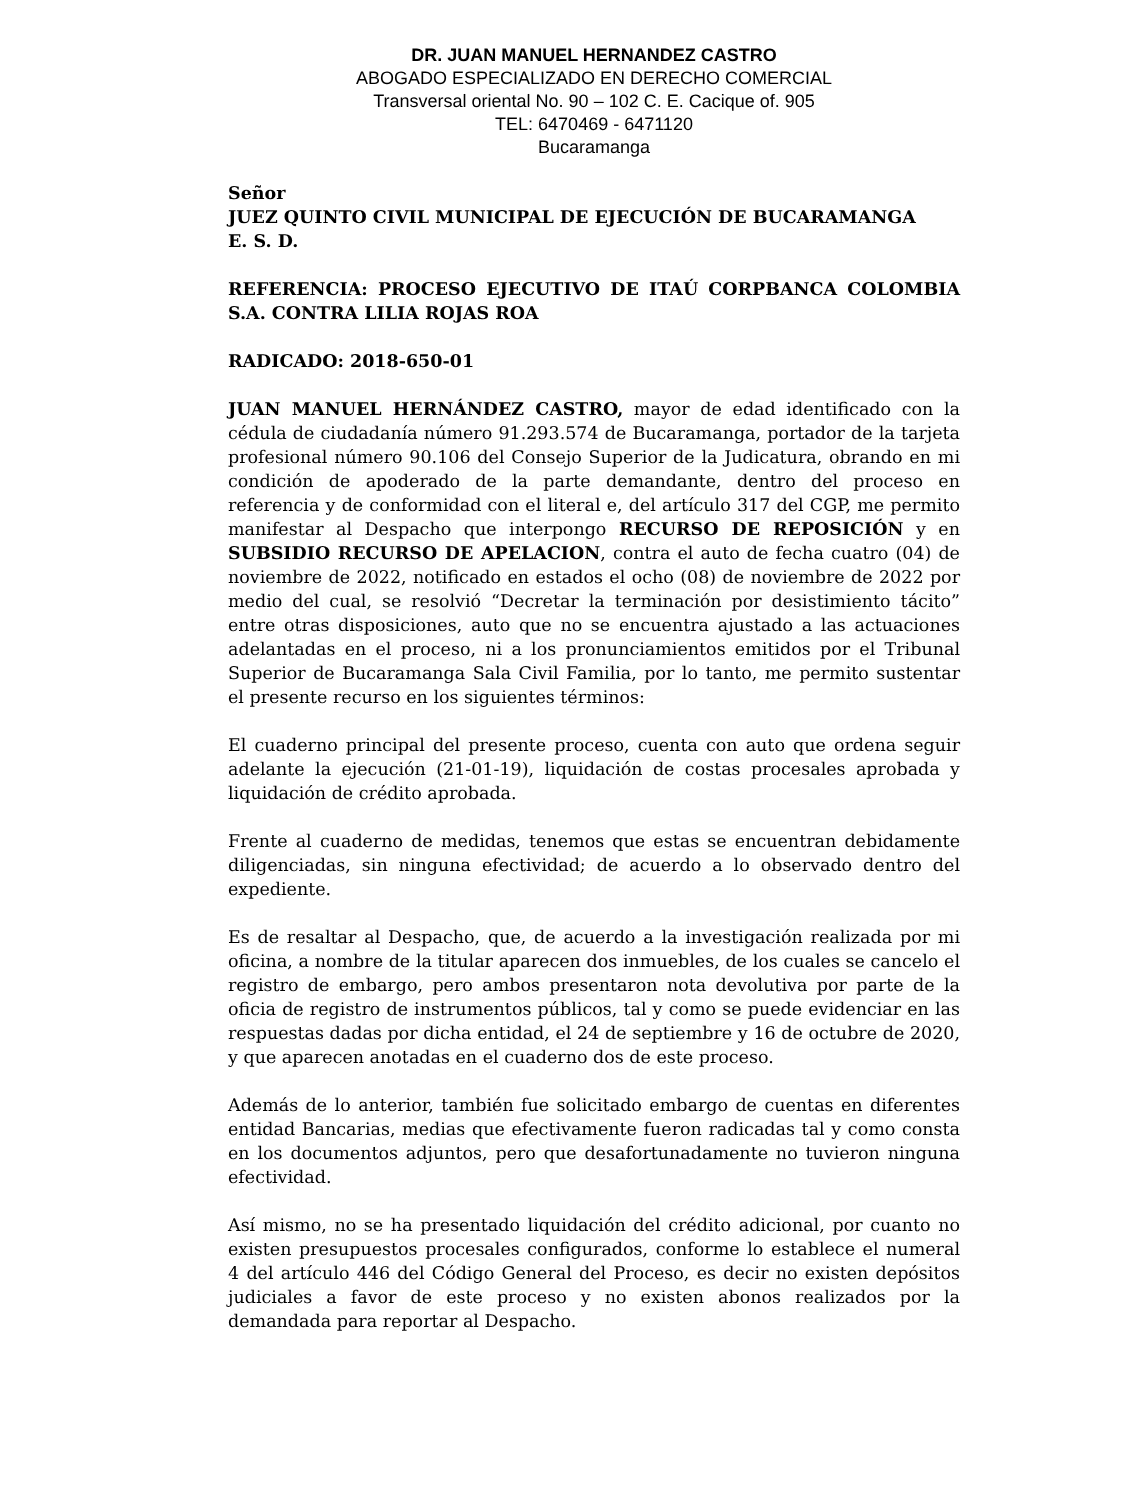DR. JUAN MANUEL HERNANDEZ CASTRO
ABOGADO ESPECIALIZADO EN DERECHO COMERCIAL
Transversal oriental No. 90 – 102 C. E. Cacique of. 905
TEL: 6470469 - 6471120
Bucaramanga
Señor
JUEZ QUINTO CIVIL MUNICIPAL DE EJECUCIÓN DE BUCARAMANGA
E. S. D.
REFERENCIA: PROCESO EJECUTIVO DE ITAÚ CORPBANCA COLOMBIA S.A. CONTRA LILIA ROJAS ROA
RADICADO: 2018-650-01
JUAN MANUEL HERNÁNDEZ CASTRO, mayor de edad identificado con la cédula de ciudadanía número 91.293.574 de Bucaramanga, portador de la tarjeta profesional número 90.106 del Consejo Superior de la Judicatura, obrando en mi condición de apoderado de la parte demandante, dentro del proceso en referencia y de conformidad con el literal e, del artículo 317 del CGP, me permito manifestar al Despacho que interpongo RECURSO DE REPOSICIÓN y en SUBSIDIO RECURSO DE APELACION, contra el auto de fecha cuatro (04) de noviembre de 2022, notificado en estados el ocho (08) de noviembre de 2022 por medio del cual, se resolvió “Decretar la terminación por desistimiento tácito” entre otras disposiciones, auto que no se encuentra ajustado a las actuaciones adelantadas en el proceso, ni a los pronunciamientos emitidos por el Tribunal Superior de Bucaramanga Sala Civil Familia, por lo tanto, me permito sustentar el presente recurso en los siguientes términos:
El cuaderno principal del presente proceso, cuenta con auto que ordena seguir adelante la ejecución (21-01-19), liquidación de costas procesales aprobada y liquidación de crédito aprobada.
Frente al cuaderno de medidas, tenemos que estas se encuentran debidamente diligenciadas, sin ninguna efectividad; de acuerdo a lo observado dentro del expediente.
Es de resaltar al Despacho, que, de acuerdo a la investigación realizada por mi oficina, a nombre de la titular aparecen dos inmuebles, de los cuales se cancelo el registro de embargo, pero ambos presentaron nota devolutiva por parte de la oficia de registro de instrumentos públicos, tal y como se puede evidenciar en las respuestas dadas por dicha entidad, el 24 de septiembre y 16 de octubre de 2020, y que aparecen anotadas en el cuaderno dos de este proceso.
Además de lo anterior, también fue solicitado embargo de cuentas en diferentes entidad Bancarias, medias que efectivamente fueron radicadas tal y como consta en los documentos adjuntos, pero que desafortunadamente no tuvieron ninguna efectividad.
Así mismo, no se ha presentado liquidación del crédito adicional, por cuanto no existen presupuestos procesales configurados, conforme lo establece el numeral 4 del artículo 446 del Código General del Proceso, es decir no existen depósitos judiciales a favor de este proceso y no existen abonos realizados por la demandada para reportar al Despacho.